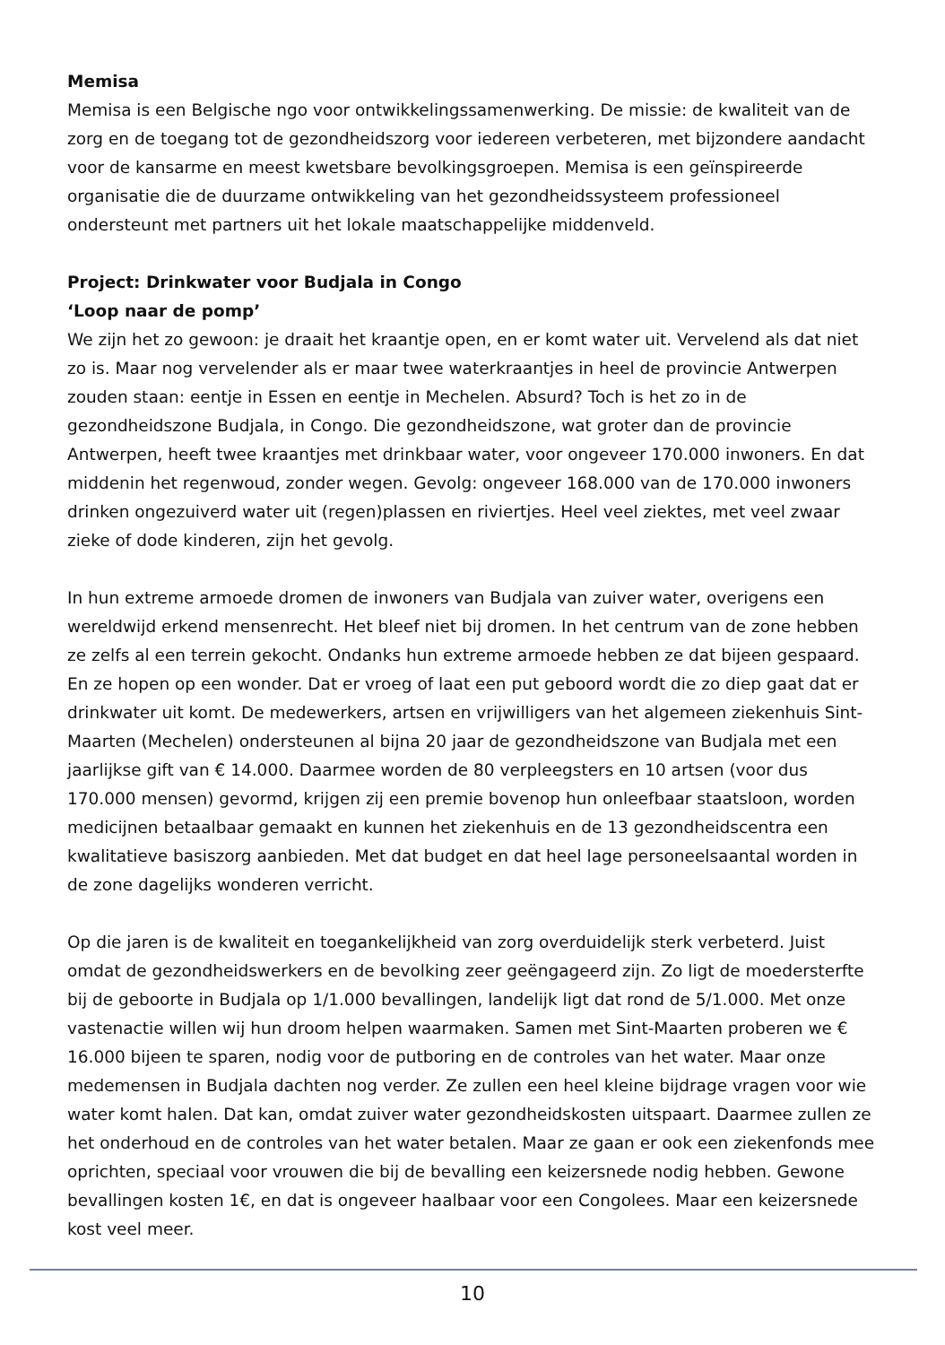Memisa
Memisa is een Belgische ngo voor ontwikkelingssamenwerking. De missie: de kwaliteit van de zorg en de toegang tot de gezondheidszorg voor iedereen verbeteren, met bijzondere aandacht voor de kansarme en meest kwetsbare bevolkingsgroepen. Memisa is een geïnspireerde organisatie die de duurzame ontwikkeling van het gezondheidssysteem professioneel ondersteunt met partners uit het lokale maatschappelijke middenveld.
Project: Drinkwater voor Budjala in Congo
‘Loop naar de pomp’
We zijn het zo gewoon: je draait het kraantje open, en er komt water uit. Vervelend als dat niet zo is. Maar nog vervelender als er maar twee waterkraantjes in heel de provincie Antwerpen zouden staan: eentje in Essen en eentje in Mechelen. Absurd? Toch is het zo in de gezondheidszone Budjala, in Congo. Die gezondheidszone, wat groter dan de provincie Antwerpen, heeft twee kraantjes met drinkbaar water, voor ongeveer 170.000 inwoners. En dat middenin het regenwoud, zonder wegen. Gevolg: ongeveer 168.000 van de 170.000 inwoners drinken ongezuiverd water uit (regen)plassen en riviertjes. Heel veel ziektes, met veel zwaar zieke of dode kinderen, zijn het gevolg.
In hun extreme armoede dromen de inwoners van Budjala van zuiver water, overigens een wereldwijd erkend mensenrecht. Het bleef niet bij dromen. In het centrum van de zone hebben ze zelfs al een terrein gekocht. Ondanks hun extreme armoede hebben ze dat bijeen gespaard. En ze hopen op een wonder. Dat er vroeg of laat een put geboord wordt die zo diep gaat dat er drinkwater uit komt. De medewerkers, artsen en vrijwilligers van het algemeen ziekenhuis Sint-Maarten (Mechelen) ondersteunen al bijna 20 jaar de gezondheidszone van Budjala met een jaarlijkse gift van € 14.000. Daarmee worden de 80 verpleegsters en 10 artsen (voor dus 170.000 mensen) gevormd, krijgen zij een premie bovenop hun onleefbaar staatsloon, worden medicijnen betaalbaar gemaakt en kunnen het ziekenhuis en de 13 gezondheidscentra een kwalitatieve basiszorg aanbieden. Met dat budget en dat heel lage personeelsaantal worden in de zone dagelijks wonderen verricht.
Op die jaren is de kwaliteit en toegankelijkheid van zorg overduidelijk sterk verbeterd. Juist omdat de gezondheidswerkers en de bevolking zeer geëngageerd zijn. Zo ligt de moedersterfte bij de geboorte in Budjala op 1/1.000 bevallingen, landelijk ligt dat rond de 5/1.000. Met onze vastenactie willen wij hun droom helpen waarmaken. Samen met Sint-Maarten proberen we € 16.000 bijeen te sparen, nodig voor de putboring en de controles van het water. Maar onze medemensen in Budjala dachten nog verder. Ze zullen een heel kleine bijdrage vragen voor wie water komt halen. Dat kan, omdat zuiver water gezondheidskosten uitspaart. Daarmee zullen ze het onderhoud en de controles van het water betalen. Maar ze gaan er ook een ziekenfonds mee oprichten, speciaal voor vrouwen die bij de bevalling een keizersnede nodig hebben. Gewone bevallingen kosten 1€, en dat is ongeveer haalbaar voor een Congolees. Maar een keizersnede kost veel meer.
10